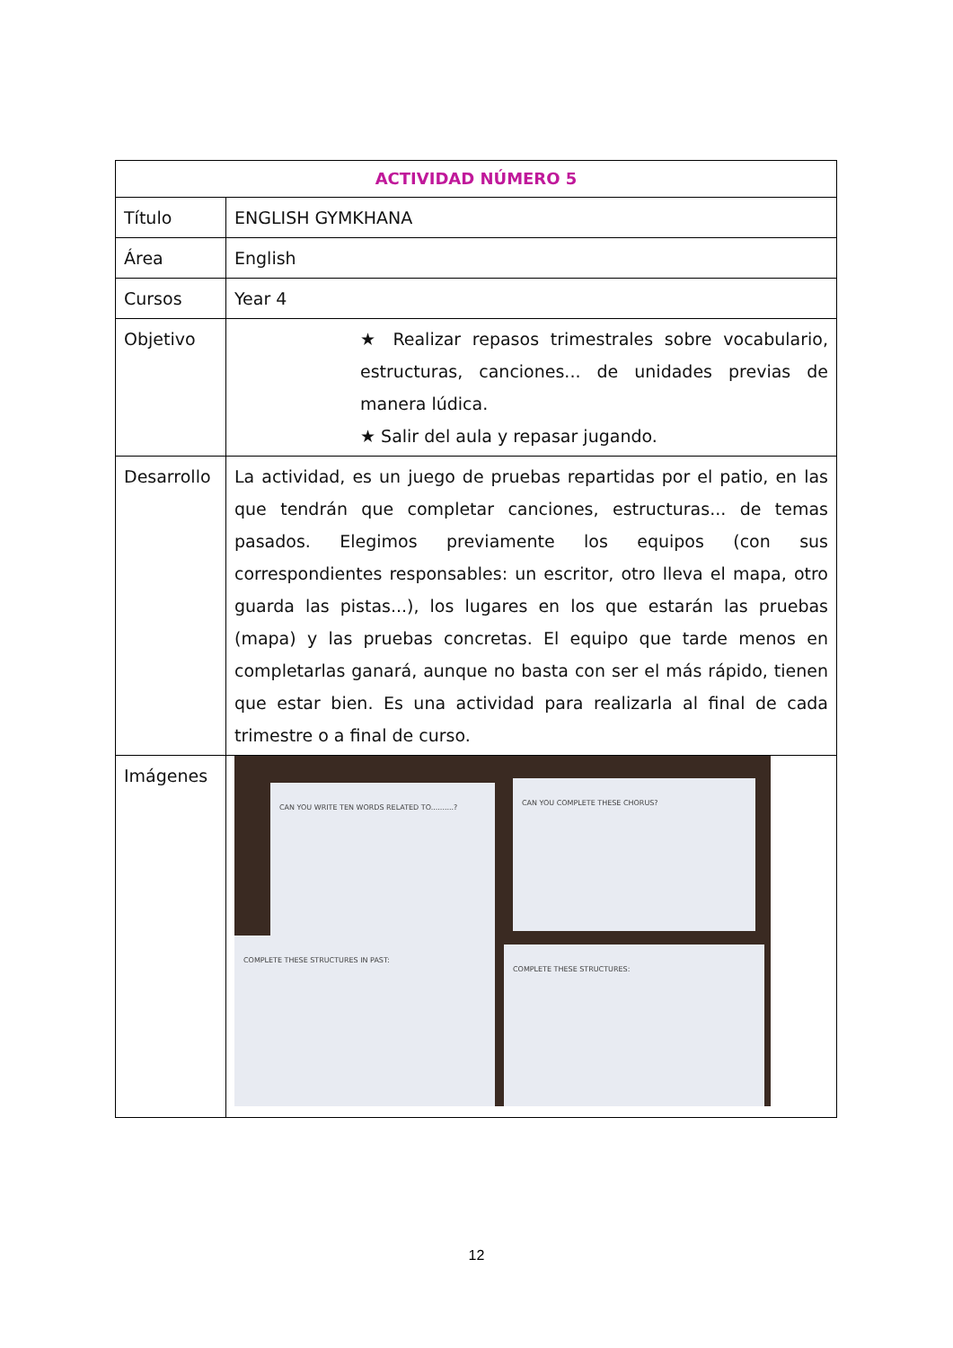| ACTIVIDAD NÚMERO 5 | |
| --- | --- |
| Título | ENGLISH GYMKHANA |
| Área | English |
| Cursos | Year 4 |
| Objetivo | ★ Realizar repasos trimestrales sobre vocabulario, estructuras, canciones... de unidades previas de manera lúdica. ★ Salir del aula y repasar jugando. |
| Desarrollo | La actividad, es un juego de pruebas repartidas por el patio, en las que tendrán que completar canciones, estructuras... de temas pasados. Elegimos previamente los equipos (con sus correspondientes responsables: un escritor, otro lleva el mapa, otro guarda las pistas...), los lugares en los que estarán las pruebas (mapa) y las pruebas concretas. El equipo que tarde menos en completarlas ganará, aunque no basta con ser el más rápido, tienen que estar bien. Es una actividad para realizarla al final de cada trimestre o a final de curso. |
| Imágenes | CAN YOU WRITE TEN WORDS RELATED TO..........? CAN YOU COMPLETE THESE CHORUS? COMPLETE THESE STRUCTURES IN PAST: COMPLETE THESE STRUCTURES: |
12